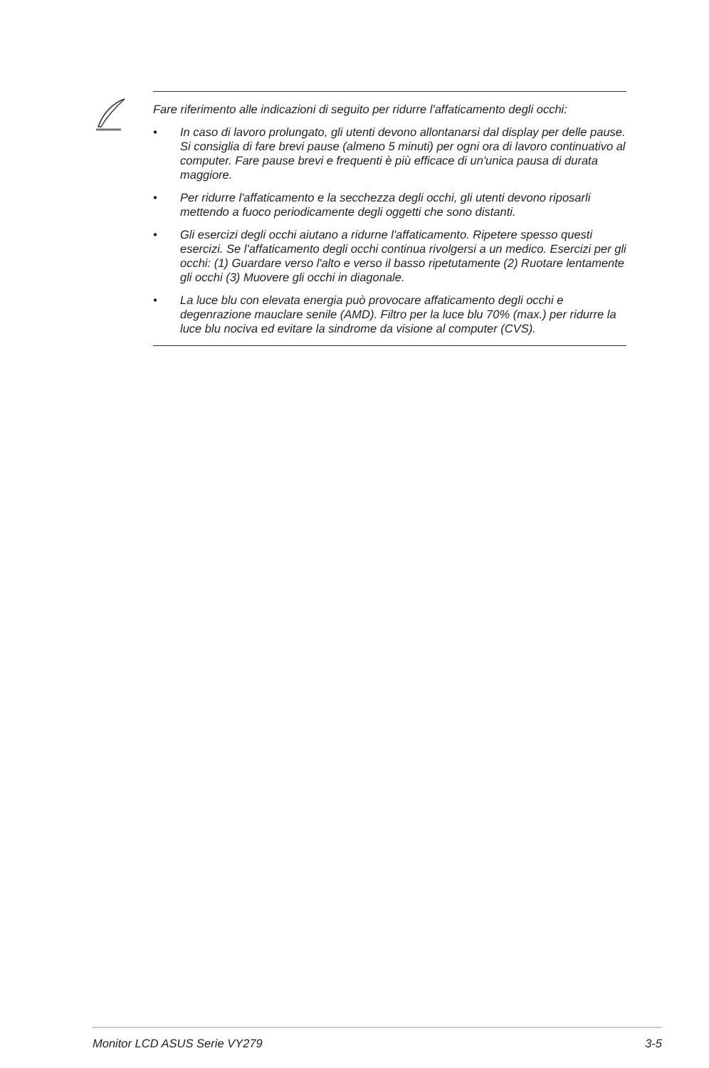Fare riferimento alle indicazioni di seguito per ridurre l'affaticamento degli occhi:
• In caso di lavoro prolungato, gli utenti devono allontanarsi dal display per delle pause. Si consiglia di fare brevi pause (almeno 5 minuti) per ogni ora di lavoro continuativo al computer. Fare pause brevi e frequenti è più efficace di un'unica pausa di durata maggiore.
• Per ridurre l'affaticamento e la secchezza degli occhi, gli utenti devono riposarli mettendo a fuoco periodicamente degli oggetti che sono distanti.
• Gli esercizi degli occhi aiutano a ridurne l'affaticamento. Ripetere spesso questi esercizi. Se l'affaticamento degli occhi continua rivolgersi a un medico. Esercizi per gli occhi: (1) Guardare verso l'alto e verso il basso ripetutamente (2) Ruotare lentamente gli occhi (3) Muovere gli occhi in diagonale.
• La luce blu con elevata energia può provocare affaticamento degli occhi e degenrazione mauclare senile (AMD). Filtro per la luce blu 70% (max.) per ridurre la luce blu nociva ed evitare la sindrome da visione al computer (CVS).
Monitor LCD ASUS Serie VY279 3-5